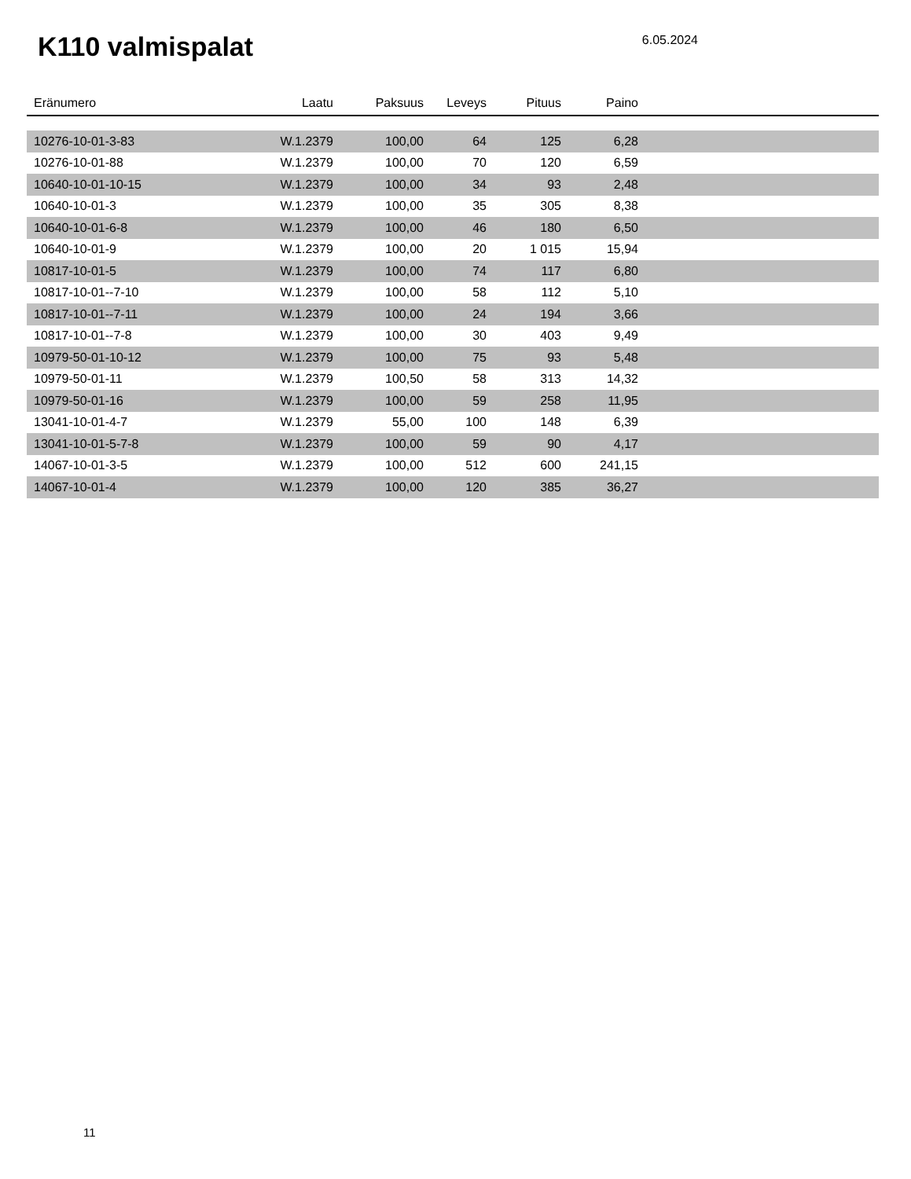K110 valmispalat
6.05.2024
| Eränumero | Laatu | Paksuus | Leveys | Pituus | Paino | |
| --- | --- | --- | --- | --- | --- | --- |
| 10276-10-01-3-83 | W.1.2379 | 100,00 | 64 | 125 | 6,28 | |
| 10276-10-01-88 | W.1.2379 | 100,00 | 70 | 120 | 6,59 | |
| 10640-10-01-10-15 | W.1.2379 | 100,00 | 34 | 93 | 2,48 | |
| 10640-10-01-3 | W.1.2379 | 100,00 | 35 | 305 | 8,38 | |
| 10640-10-01-6-8 | W.1.2379 | 100,00 | 46 | 180 | 6,50 | |
| 10640-10-01-9 | W.1.2379 | 100,00 | 20 | 1 015 | 15,94 | |
| 10817-10-01-5 | W.1.2379 | 100,00 | 74 | 117 | 6,80 | |
| 10817-10-01--7-10 | W.1.2379 | 100,00 | 58 | 112 | 5,10 | |
| 10817-10-01--7-11 | W.1.2379 | 100,00 | 24 | 194 | 3,66 | |
| 10817-10-01--7-8 | W.1.2379 | 100,00 | 30 | 403 | 9,49 | |
| 10979-50-01-10-12 | W.1.2379 | 100,00 | 75 | 93 | 5,48 | |
| 10979-50-01-11 | W.1.2379 | 100,50 | 58 | 313 | 14,32 | |
| 10979-50-01-16 | W.1.2379 | 100,00 | 59 | 258 | 11,95 | |
| 13041-10-01-4-7 | W.1.2379 | 55,00 | 100 | 148 | 6,39 | |
| 13041-10-01-5-7-8 | W.1.2379 | 100,00 | 59 | 90 | 4,17 | |
| 14067-10-01-3-5 | W.1.2379 | 100,00 | 512 | 600 | 241,15 | |
| 14067-10-01-4 | W.1.2379 | 100,00 | 120 | 385 | 36,27 | |
11